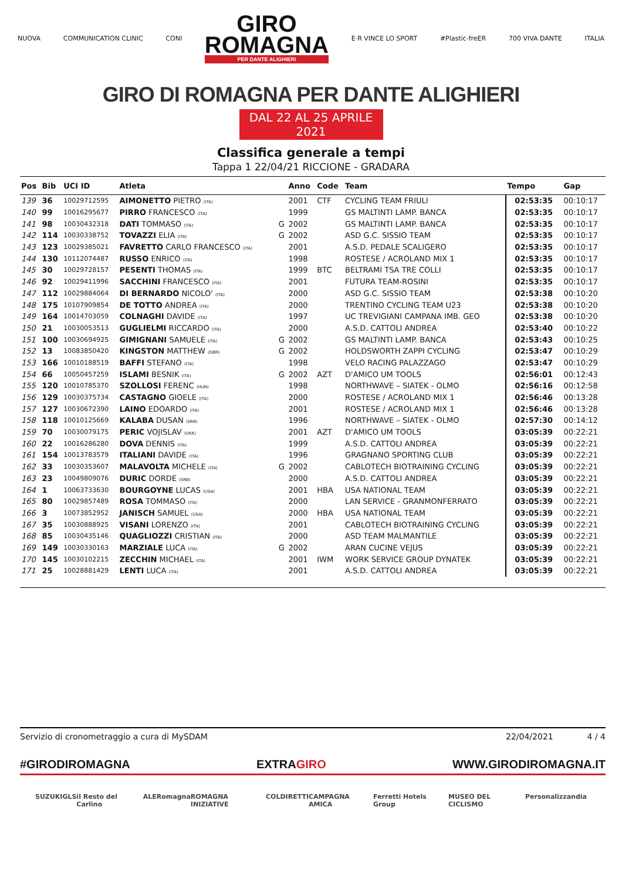NUOVA COMMUNICATION CLINIC CONI
GIRO
ROMAGNA
PER DANTE ALIGHIERI
E·R VINCE LO SPORT #Plastic-freER 700 VIVA DANTE ITALIA
GIRO DI ROMAGNA PER DANTE ALIGHIERI
DAL 22 AL 25 APRILE 2021
Classifica generale a tempi
Tappa 1 22/04/21 RICCIONE - GRADARA
| Pos | Bib | UCI ID | Atleta | | Anno | Code | Team | Tempo | Gap |
| --- | --- | --- | --- | --- | --- | --- | --- | --- | --- |
| 139 | 36 | 10029712595 | AIMONETTO PIETRO (ITA) | | 2001 | CTF | CYCLING TEAM FRIULI | 02:53:35 | 00:10:17 |
| 140 | 99 | 10016295677 | PIRRO FRANCESCO (ITA) | | 1999 | | GS MALTINTI LAMP. BANCA | 02:53:35 | 00:10:17 |
| 141 | 98 | 10030432318 | DATI TOMMASO (ITA) | G | 2002 | | GS MALTINTI LAMP. BANCA | 02:53:35 | 00:10:17 |
| 142 | 114 | 10030338752 | TOVAZZI ELIA (ITA) | G | 2002 | | ASD G.C. SISSIO TEAM | 02:53:35 | 00:10:17 |
| 143 | 123 | 10029385021 | FAVRETTO CARLO FRANCESCO (ITA) | | 2001 | | A.S.D. PEDALE SCALIGERO | 02:53:35 | 00:10:17 |
| 144 | 130 | 10112074487 | RUSSO ENRICO (ITA) | | 1998 | | ROSTESE / ACROLAND MIX 1 | 02:53:35 | 00:10:17 |
| 145 | 30 | 10029728157 | PESENTI THOMAS (ITA) | | 1999 | BTC | BELTRAMI TSA TRE COLLI | 02:53:35 | 00:10:17 |
| 146 | 92 | 10029411996 | SACCHINI FRANCESCO (ITA) | | 2001 | | FUTURA TEAM-ROSINI | 02:53:35 | 00:10:17 |
| 147 | 112 | 10029884064 | DI BERNARDO NICOLO' (ITA) | | 2000 | | ASD G.C. SISSIO TEAM | 02:53:38 | 00:10:20 |
| 148 | 175 | 10107909854 | DE TOTTO ANDREA (ITA) | | 2000 | | TRENTINO CYCLING TEAM U23 | 02:53:38 | 00:10:20 |
| 149 | 164 | 10014703059 | COLNAGHI DAVIDE (ITA) | | 1997 | | UC TREVIGIANI CAMPANA IMB. GEO | 02:53:38 | 00:10:20 |
| 150 | 21 | 10030053513 | GUGLIELMI RICCARDO (ITA) | | 2000 | | A.S.D. CATTOLI ANDREA | 02:53:40 | 00:10:22 |
| 151 | 100 | 10030694925 | GIMIGNANI SAMUELE (ITA) | G | 2002 | | GS MALTINTI LAMP. BANCA | 02:53:43 | 00:10:25 |
| 152 | 13 | 10083850420 | KINGSTON MATTHEW (GBR) | G | 2002 | | HOLDSWORTH ZAPPI CYCLING | 02:53:47 | 00:10:29 |
| 153 | 166 | 10010188519 | BAFFI STEFANO (ITA) | | 1998 | | VELO RACING PALAZZAGO | 02:53:47 | 00:10:29 |
| 154 | 66 | 10050457259 | ISLAMI BESNIK (ITA) | G | 2002 | AZT | D'AMICO UM TOOLS | 02:56:01 | 00:12:43 |
| 155 | 120 | 10010785370 | SZOLLOSI FERENC (HUN) | | 1998 | | NORTHWAVE – SIATEK - OLMO | 02:56:16 | 00:12:58 |
| 156 | 129 | 10030375734 | CASTAGNO GIOELE (ITA) | | 2000 | | ROSTESE / ACROLAND MIX 1 | 02:56:46 | 00:13:28 |
| 157 | 127 | 10030672390 | LAINO EDOARDO (ITA) | | 2001 | | ROSTESE / ACROLAND MIX 1 | 02:56:46 | 00:13:28 |
| 158 | 118 | 10010125669 | KALABA DUSAN (SRB) | | 1996 | | NORTHWAVE – SIATEK - OLMO | 02:57:30 | 00:14:12 |
| 159 | 70 | 10030079175 | PERIC VOJISLAV (UKR) | | 2001 | AZT | D'AMICO UM TOOLS | 03:05:39 | 00:22:21 |
| 160 | 22 | 10016286280 | DOVA DENNIS (ITA) | | 1999 | | A.S.D. CATTOLI ANDREA | 03:05:39 | 00:22:21 |
| 161 | 154 | 10013783579 | ITALIANI DAVIDE (ITA) | | 1996 | | GRAGNANO SPORTING CLUB | 03:05:39 | 00:22:21 |
| 162 | 33 | 10030353607 | MALAVOLTA MICHELE (ITA) | G | 2002 | | CABLOTECH BIOTRAINING CYCLING | 03:05:39 | 00:22:21 |
| 163 | 23 | 10049809076 | DURIC DORDE (SRB) | | 2000 | | A.S.D. CATTOLI ANDREA | 03:05:39 | 00:22:21 |
| 164 | 1 | 10063733630 | BOURGOYNE LUCAS (USA) | | 2001 | HBA | USA NATIONAL TEAM | 03:05:39 | 00:22:21 |
| 165 | 80 | 10029857489 | ROSA TOMMASO (ITA) | | 2000 | | LAN SERVICE - GRANMONFERRATO | 03:05:39 | 00:22:21 |
| 166 | 3 | 10073852952 | JANISCH SAMUEL (USA) | | 2000 | HBA | USA NATIONAL TEAM | 03:05:39 | 00:22:21 |
| 167 | 35 | 10030888925 | VISANI LORENZO (ITA) | | 2001 | | CABLOTECH BIOTRAINING CYCLING | 03:05:39 | 00:22:21 |
| 168 | 85 | 10030435146 | QUAGLIOZZI CRISTIAN (ITA) | | 2000 | | ASD TEAM MALMANTILE | 03:05:39 | 00:22:21 |
| 169 | 149 | 10030330163 | MARZIALE LUCA (ITA) | G | 2002 | | ARAN CUCINE VEJUS | 03:05:39 | 00:22:21 |
| 170 | 145 | 10030102215 | ZECCHIN MICHAEL (ITA) | | 2001 | IWM | WORK SERVICE GROUP DYNATEK | 03:05:39 | 00:22:21 |
| 171 | 25 | 10028881429 | LENTI LUCA (ITA) | | 2001 | | A.S.D. CATTOLI ANDREA | 03:05:39 | 00:22:21 |
Servizio di cronometraggio a cura di MySDAM 22/04/2021 4 / 4
#GIRODIROMAGNA EXTRAGIRO WWW.GIRODIROMAGNA.IT
SUZUKI GLS il Resto del Carlino ALE Romagna ROMAGNA INIZIATIVE COLDIRETTI CAMPAGNA AMICA Ferretti Hotels Group MUSEO DEL CICLISMO Personalizzandia